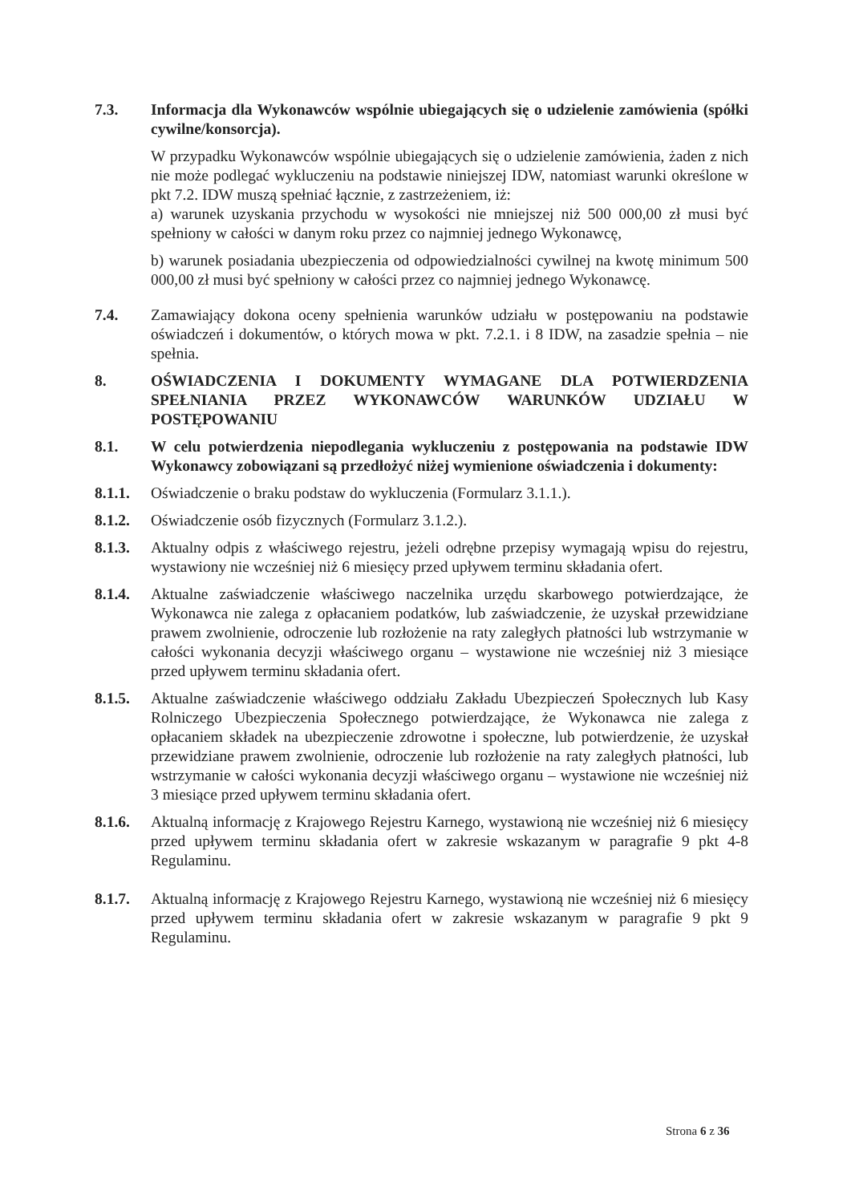7.3. Informacja dla Wykonawców wspólnie ubiegających się o udzielenie zamówienia (spółki cywilne/konsorcja).
W przypadku Wykonawców wspólnie ubiegających się o udzielenie zamówienia, żaden z nich nie może podlegać wykluczeniu na podstawie niniejszej IDW, natomiast warunki określone w pkt 7.2. IDW muszą spełniać łącznie, z zastrzeżeniem, iż:
a) warunek uzyskania przychodu w wysokości nie mniejszej niż 500 000,00 zł musi być spełniony w całości w danym roku przez co najmniej jednego Wykonawcę,
b) warunek posiadania ubezpieczenia od odpowiedzialności cywilnej na kwotę minimum 500 000,00 zł musi być spełniony w całości przez co najmniej jednego Wykonawcę.
7.4. Zamawiający dokona oceny spełnienia warunków udziału w postępowaniu na podstawie oświadczeń i dokumentów, o których mowa w pkt. 7.2.1. i 8 IDW, na zasadzie spełnia – nie spełnia.
8. OŚWIADCZENIA I DOKUMENTY WYMAGANE DLA POTWIERDZENIA SPEŁNIANIA PRZEZ WYKONAWCÓW WARUNKÓW UDZIAŁU W POSTĘPOWANIU
8.1. W celu potwierdzenia niepodlegania wykluczeniu z postępowania na podstawie IDW Wykonawcy zobowiązani są przedłożyć niżej wymienione oświadczenia i dokumenty:
8.1.1.
Oświadczenie o braku podstaw do wykluczenia (Formularz 3.1.1.).
8.1.2.
Oświadczenie osób fizycznych (Formularz 3.1.2.).
8.1.3.
Aktualny odpis z właściwego rejestru, jeżeli odrębne przepisy wymagają wpisu do rejestru, wystawiony nie wcześniej niż 6 miesięcy przed upływem terminu składania ofert.
8.1.4.
Aktualne zaświadczenie właściwego naczelnika urzędu skarbowego potwierdzające, że Wykonawca nie zalega z opłacaniem podatków, lub zaświadczenie, że uzyskał przewidziane prawem zwolnienie, odroczenie lub rozłożenie na raty zaległych płatności lub wstrzymanie w całości wykonania decyzji właściwego organu – wystawione nie wcześniej niż 3 miesiące przed upływem terminu składania ofert.
8.1.5.
Aktualne zaświadczenie właściwego oddziału Zakładu Ubezpieczeń Społecznych lub Kasy Rolniczego Ubezpieczenia Społecznego potwierdzające, że Wykonawca nie zalega z opłacaniem składek na ubezpieczenie zdrowotne i społeczne, lub potwierdzenie, że uzyskał przewidziane prawem zwolnienie, odroczenie lub rozłożenie na raty zaległych płatności, lub wstrzymanie w całości wykonania decyzji właściwego organu – wystawione nie wcześniej niż 3 miesiące przed upływem terminu składania ofert.
8.1.6.
Aktualną informację z Krajowego Rejestru Karnego, wystawioną nie wcześniej niż 6 miesięcy przed upływem terminu składania ofert w zakresie wskazanym w paragrafie 9 pkt 4-8 Regulaminu.
8.1.7.
Aktualną informację z Krajowego Rejestru Karnego, wystawioną nie wcześniej niż 6 miesięcy przed upływem terminu składania ofert w zakresie wskazanym w paragrafie 9 pkt 9 Regulaminu.
Strona 6 z 36